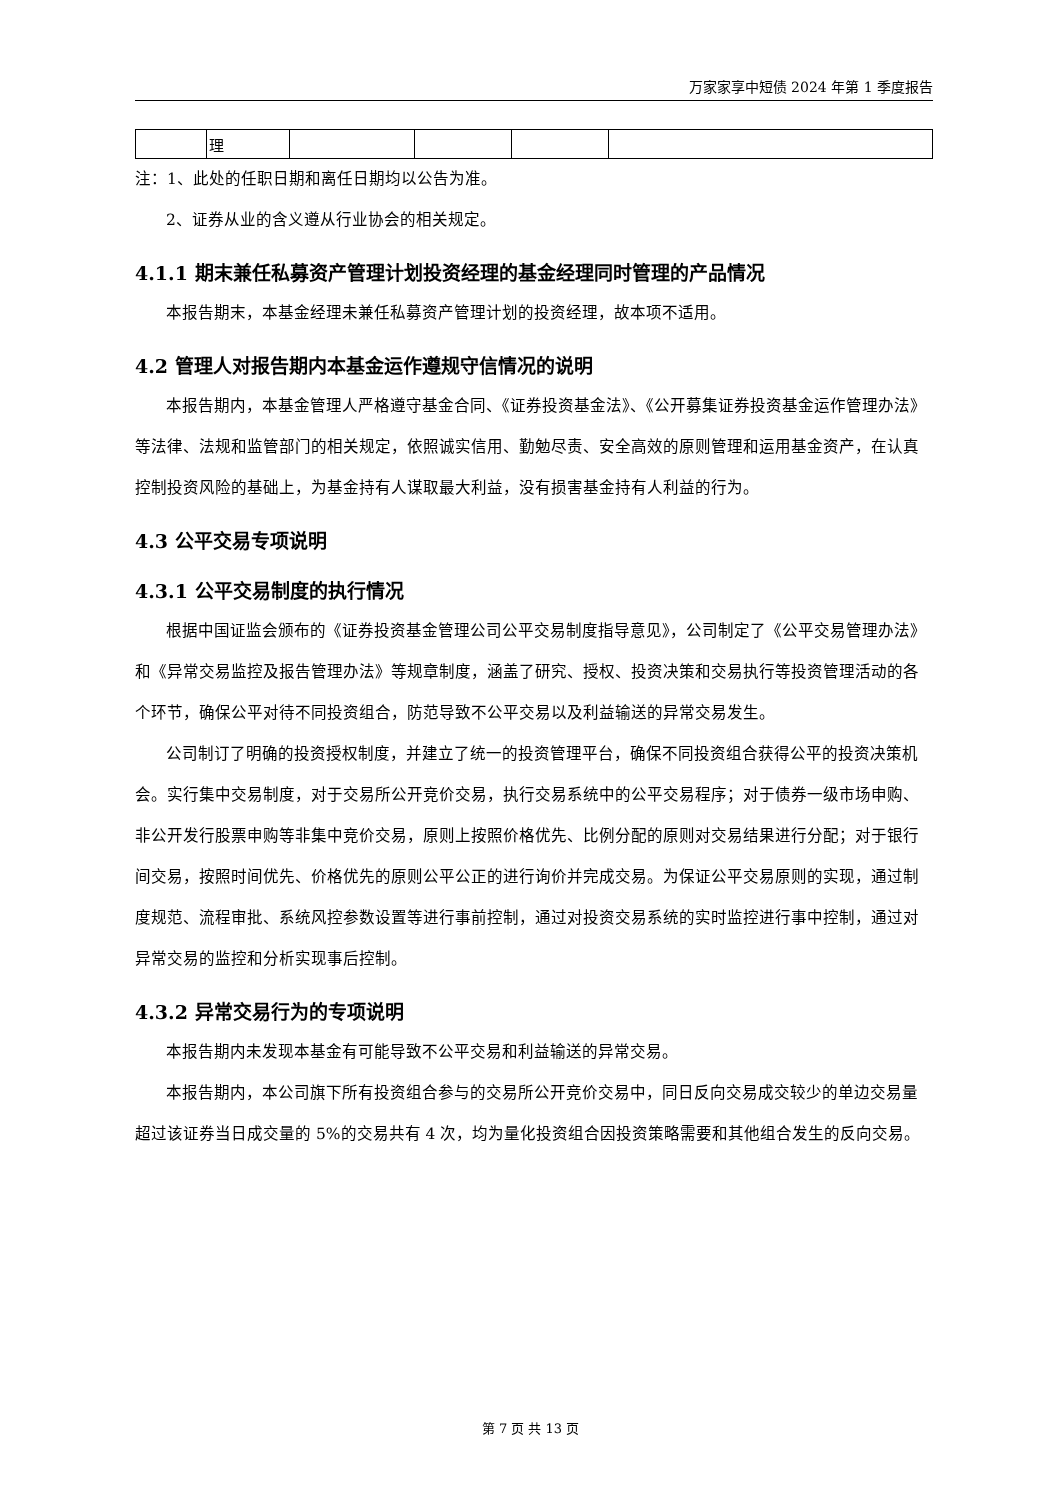万家家享中短债 2024 年第 1 季度报告
| | 理 | | | | |
注：1、此处的任职日期和离任日期均以公告为准。
2、证券从业的含义遵从行业协会的相关规定。
4.1.1 期末兼任私募资产管理计划投资经理的基金经理同时管理的产品情况
本报告期末，本基金经理未兼任私募资产管理计划的投资经理，故本项不适用。
4.2 管理人对报告期内本基金运作遵规守信情况的说明
本报告期内，本基金管理人严格遵守基金合同、《证券投资基金法》、《公开募集证券投资基金运作管理办法》等法律、法规和监管部门的相关规定，依照诚实信用、勤勉尽责、安全高效的原则管理和运用基金资产，在认真控制投资风险的基础上，为基金持有人谋取最大利益，没有损害基金持有人利益的行为。
4.3 公平交易专项说明
4.3.1 公平交易制度的执行情况
根据中国证监会颁布的《证券投资基金管理公司公平交易制度指导意见》，公司制定了《公平交易管理办法》和《异常交易监控及报告管理办法》等规章制度，涵盖了研究、授权、投资决策和交易执行等投资管理活动的各个环节，确保公平对待不同投资组合，防范导致不公平交易以及利益输送的异常交易发生。
公司制订了明确的投资授权制度，并建立了统一的投资管理平台，确保不同投资组合获得公平的投资决策机会。实行集中交易制度，对于交易所公开竞价交易，执行交易系统中的公平交易程序；对于债券一级市场申购、非公开发行股票申购等非集中竞价交易，原则上按照价格优先、比例分配的原则对交易结果进行分配；对于银行间交易，按照时间优先、价格优先的原则公平公正的进行询价并完成交易。为保证公平交易原则的实现，通过制度规范、流程审批、系统风控参数设置等进行事前控制，通过对投资交易系统的实时监控进行事中控制，通过对异常交易的监控和分析实现事后控制。
4.3.2 异常交易行为的专项说明
本报告期内未发现本基金有可能导致不公平交易和利益输送的异常交易。
本报告期内，本公司旗下所有投资组合参与的交易所公开竞价交易中，同日反向交易成交较少的单边交易量超过该证券当日成交量的 5%的交易共有 4 次，均为量化投资组合因投资策略需要和其他组合发生的反向交易。
第 7 页 共 13 页